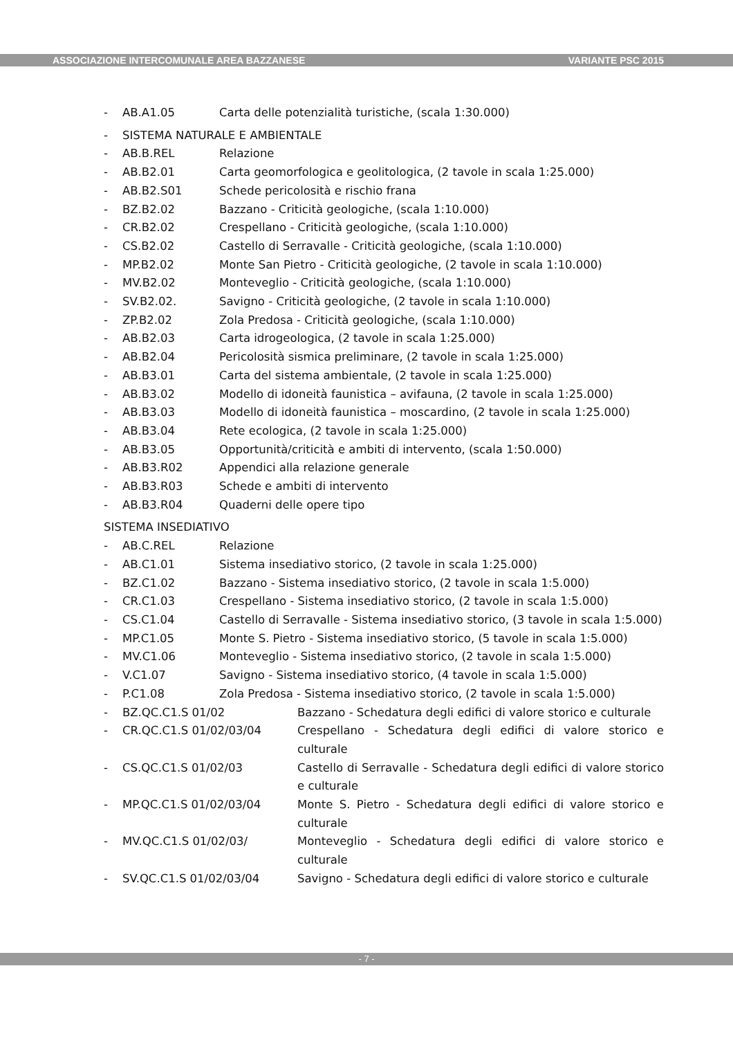ASSOCIAZIONE INTERCOMUNALE AREA BAZZANESE VARIANTE PSC 2015
- AB.A1.05 Carta delle potenzialità turistiche, (scala 1:30.000)
- SISTEMA NATURALE E AMBIENTALE
- AB.B.REL Relazione
- AB.B2.01 Carta geomorfologica e geolitologica, (2 tavole in scala 1:25.000)
- AB.B2.S01 Schede pericolosità e rischio frana
- BZ.B2.02 Bazzano - Criticità geologiche, (scala 1:10.000)
- CR.B2.02 Crespellano - Criticità geologiche, (scala 1:10.000)
- CS.B2.02 Castello di Serravalle - Criticità geologiche, (scala 1:10.000)
- MP.B2.02 Monte San Pietro - Criticità geologiche, (2 tavole in scala 1:10.000)
- MV.B2.02 Monteveglio - Criticità geologiche, (scala 1:10.000)
- SV.B2.02. Savigno - Criticità geologiche, (2 tavole in scala 1:10.000)
- ZP.B2.02 Zola Predosa - Criticità geologiche, (scala 1:10.000)
- AB.B2.03 Carta idrogeologica, (2 tavole in scala 1:25.000)
- AB.B2.04 Pericolosità sismica preliminare, (2 tavole in scala 1:25.000)
- AB.B3.01 Carta del sistema ambientale, (2 tavole in scala 1:25.000)
- AB.B3.02 Modello di idoneità faunistica – avifauna, (2 tavole in scala 1:25.000)
- AB.B3.03 Modello di idoneità faunistica – moscardino, (2 tavole in scala 1:25.000)
- AB.B3.04 Rete ecologica, (2 tavole in scala 1:25.000)
- AB.B3.05 Opportunità/criticità e ambiti di intervento, (scala 1:50.000)
- AB.B3.R02 Appendici alla relazione generale
- AB.B3.R03 Schede e ambiti di intervento
- AB.B3.R04 Quaderni delle opere tipo
SISTEMA INSEDIATIVO
- AB.C.REL Relazione
- AB.C1.01 Sistema insediativo storico, (2 tavole in scala 1:25.000)
- BZ.C1.02 Bazzano - Sistema insediativo storico, (2 tavole in scala 1:5.000)
- CR.C1.03 Crespellano - Sistema insediativo storico, (2 tavole in scala 1:5.000)
- CS.C1.04 Castello di Serravalle - Sistema insediativo storico, (3 tavole in scala 1:5.000)
- MP.C1.05 Monte S. Pietro - Sistema insediativo storico, (5 tavole in scala 1:5.000)
- MV.C1.06 Monteveglio - Sistema insediativo storico, (2 tavole in scala 1:5.000)
- V.C1.07 Savigno - Sistema insediativo storico, (4 tavole in scala 1:5.000)
- P.C1.08 Zola Predosa - Sistema insediativo storico, (2 tavole in scala 1:5.000)
- BZ.QC.C1.S 01/02 Bazzano - Schedatura degli edifici di valore storico e culturale
- CR.QC.C1.S 01/02/03/04 Crespellano - Schedatura degli edifici di valore storico e culturale
- CS.QC.C1.S 01/02/03 Castello di Serravalle - Schedatura degli edifici di valore storico e culturale
- MP.QC.C1.S 01/02/03/04 Monte S. Pietro - Schedatura degli edifici di valore storico e culturale
- MV.QC.C1.S 01/02/03/ Monteveglio - Schedatura degli edifici di valore storico e culturale
- SV.QC.C1.S 01/02/03/04 Savigno - Schedatura degli edifici di valore storico e culturale
- 7 -